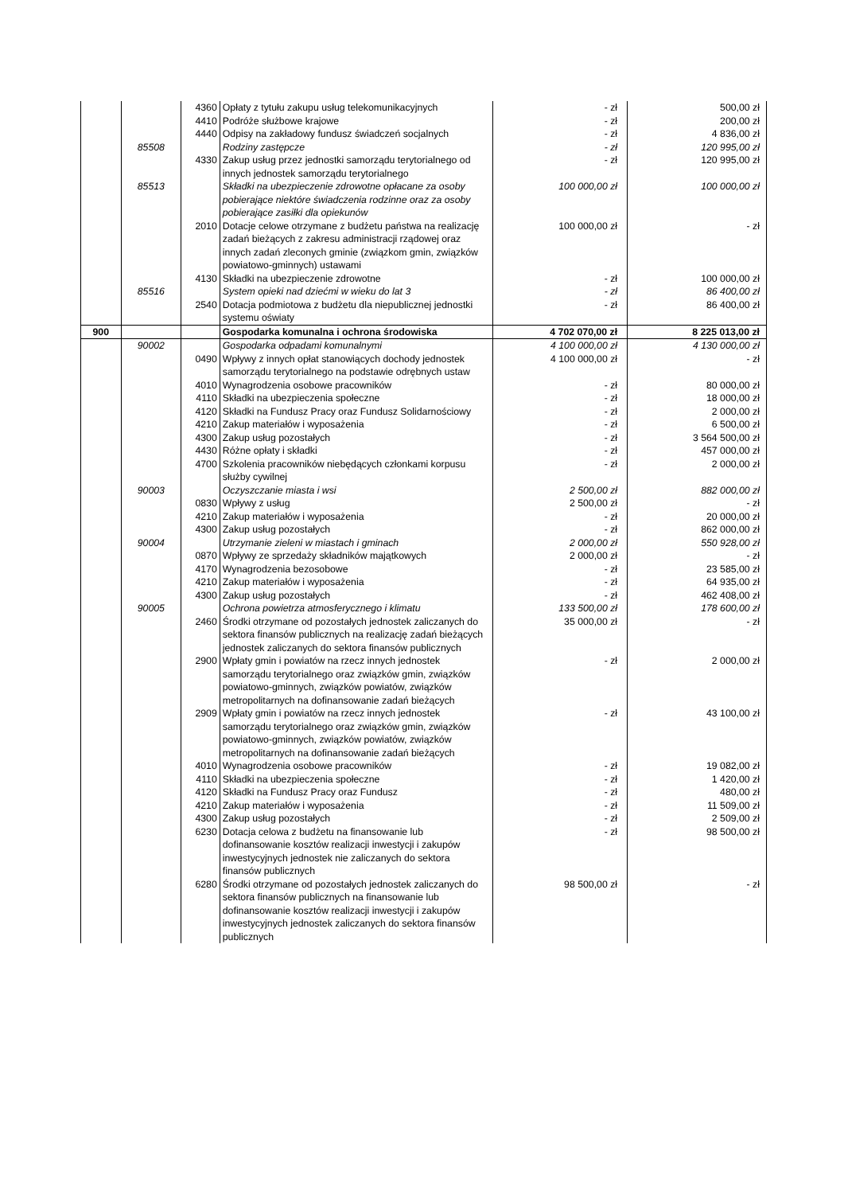| | | 4360 | Opłaty z tytułu zakupu usług telekomunikacyjnych | - zł | 500,00 zł |
| | | 4410 | Podróże służbowe krajowe | - zł | 200,00 zł |
| | | 4440 | Odpisy na zakładowy fundusz świadczeń socjalnych | - zł | 4 836,00 zł |
| | 85508 | | Rodziny zastępcze | - zł | 120 995,00 zł |
| | | 4330 | Zakup usług przez jednostki samorządu terytorialnego od innych jednostek samorządu terytorialnego | - zł | 120 995,00 zł |
| | 85513 | | Składki na ubezpieczenie zdrowotne opłacane za osoby pobierające niektóre świadczenia rodzinne oraz za osoby pobierające zasiłki dla opiekunów | 100 000,00 zł | 100 000,00 zł |
| | | 2010 | Dotacje celowe otrzymane z budżetu państwa na realizację zadań bieżących z zakresu administracji rządowej oraz innych zadań zleconych gminie (związkom gmin, związków powiatowo-gminnych) ustawami | 100 000,00 zł | - zł |
| | | 4130 | Składki na ubezpieczenie zdrowotne | - zł | 100 000,00 zł |
| | 85516 | | System opieki nad dziećmi w wieku do lat 3 | - zł | 86 400,00 zł |
| | | 2540 | Dotacja podmiotowa z budżetu dla niepublicznej jednostki systemu oświaty | - zł | 86 400,00 zł |
| 900 | | | Gospodarka komunalna i ochrona środowiska | 4 702 070,00 zł | 8 225 013,00 zł |
| | 90002 | | Gospodarka odpadami komunalnymi | 4 100 000,00 zł | 4 130 000,00 zł |
| | | 0490 | Wpływy z innych opłat stanowiących dochody jednostek samorządu terytorialnego na podstawie odrębnych ustaw | 4 100 000,00 zł | - zł |
| | | 4010 | Wynagrodzenia osobowe pracowników | - zł | 80 000,00 zł |
| | | 4110 | Składki na ubezpieczenia społeczne | - zł | 18 000,00 zł |
| | | 4120 | Składki na Fundusz Pracy oraz Fundusz Solidarnościowy | - zł | 2 000,00 zł |
| | | 4210 | Zakup materiałów i wyposażenia | - zł | 6 500,00 zł |
| | | 4300 | Zakup usług pozostałych | - zł | 3 564 500,00 zł |
| | | 4430 | Różne opłaty i składki | - zł | 457 000,00 zł |
| | | 4700 | Szkolenia pracowników niebędących członkami korpusu służby cywilnej | - zł | 2 000,00 zł |
| | 90003 | | Oczyszczanie miasta i wsi | 2 500,00 zł | 882 000,00 zł |
| | | 0830 | Wpływy z usług | 2 500,00 zł | - zł |
| | | 4210 | Zakup materiałów i wyposażenia | - zł | 20 000,00 zł |
| | | 4300 | Zakup usług pozostałych | - zł | 862 000,00 zł |
| | 90004 | | Utrzymanie zieleni w miastach i gminach | 2 000,00 zł | 550 928,00 zł |
| | | 0870 | Wpływy ze sprzedaży składników majątkowych | 2 000,00 zł | - zł |
| | | 4170 | Wynagrodzenia bezosobowe | - zł | 23 585,00 zł |
| | | 4210 | Zakup materiałów i wyposażenia | - zł | 64 935,00 zł |
| | | 4300 | Zakup usług pozostałych | - zł | 462 408,00 zł |
| | 90005 | | Ochrona powietrza atmosferycznego i klimatu | 133 500,00 zł | 178 600,00 zł |
| | | 2460 | Środki otrzymane od pozostałych jednostek zaliczanych do sektora finansów publicznych na realizację zadań bieżących jednostek zaliczanych do sektora finansów publicznych | 35 000,00 zł | - zł |
| | | 2900 | Wpłaty gmin i powiatów na rzecz innych jednostek samorządu terytorialnego oraz związków gmin, związków powiatowo-gminnych, związków powiatów, związków metropolitarnych na dofinansowanie zadań bieżących | - zł | 2 000,00 zł |
| | | 2909 | Wpłaty gmin i powiatów na rzecz innych jednostek samorządu terytorialnego oraz związków gmin, związków powiatowo-gminnych, związków powiatów, związków metropolitarnych na dofinansowanie zadań bieżących | - zł | 43 100,00 zł |
| | | 4010 | Wynagrodzenia osobowe pracowników | - zł | 19 082,00 zł |
| | | 4110 | Składki na ubezpieczenia społeczne | - zł | 1 420,00 zł |
| | | 4120 | Składki na Fundusz Pracy oraz Fundusz | - zł | 480,00 zł |
| | | 4210 | Zakup materiałów i wyposażenia | - zł | 11 509,00 zł |
| | | 4300 | Zakup usług pozostałych | - zł | 2 509,00 zł |
| | | 6230 | Dotacja celowa z budżetu na finansowanie lub dofinansowanie kosztów realizacji inwestycji i zakupów inwestycyjnych jednostek nie zaliczanych do sektora finansów publicznych | - zł | 98 500,00 zł |
| | | 6280 | Środki otrzymane od pozostałych jednostek zaliczanych do sektora finansów publicznych na finansowanie lub dofinansowanie kosztów realizacji inwestycji i zakupów inwestycyjnych jednostek zaliczanych do sektora finansów publicznych | 98 500,00 zł | - zł |